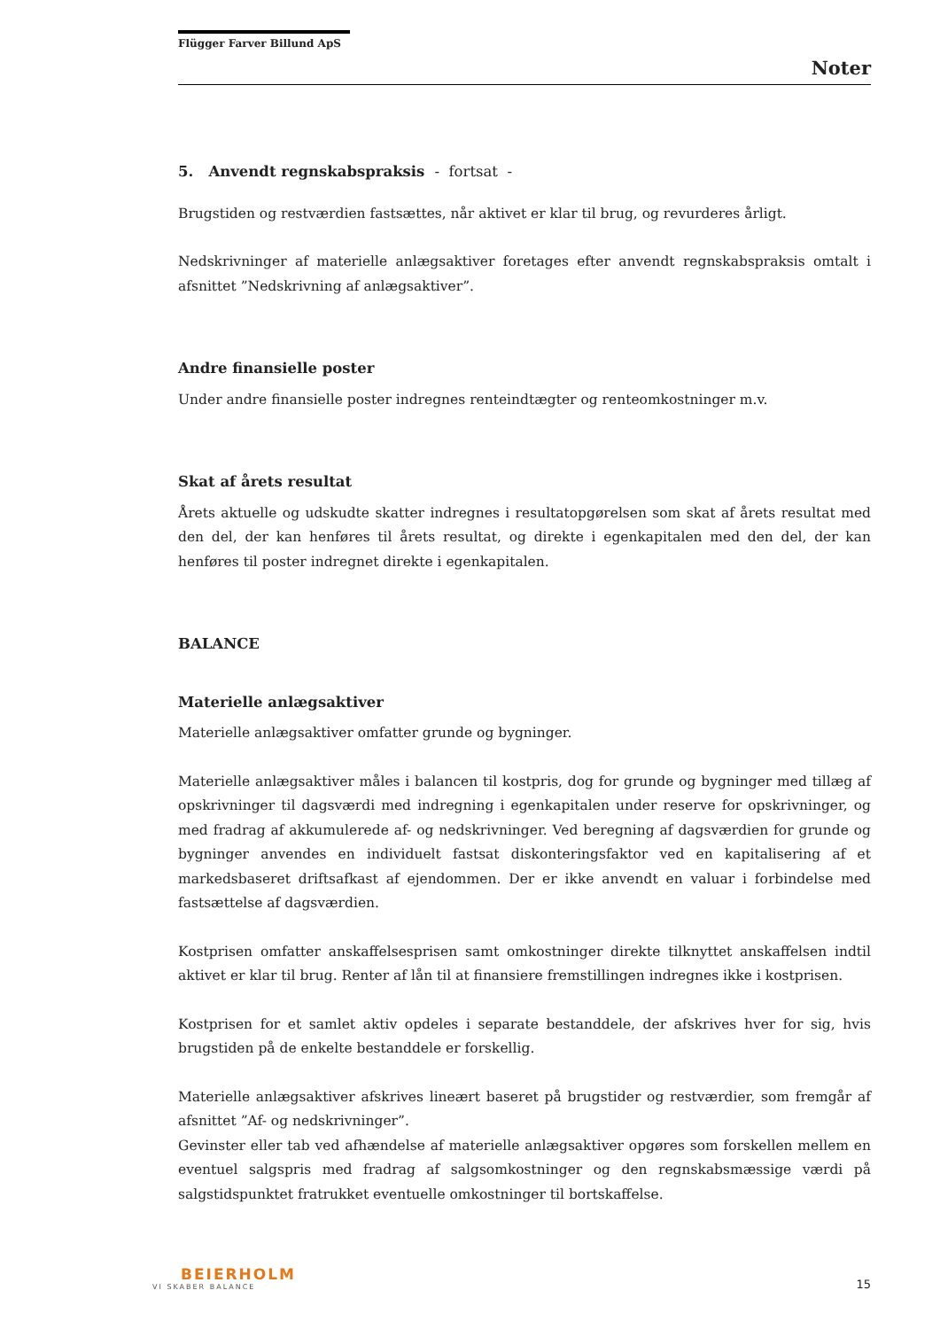Flügger Farver Billund ApS
Noter
5. Anvendt regnskabspraksis - fortsat -
Brugstiden og restværdien fastsættes, når aktivet er klar til brug, og revurderes årligt.
Nedskrivninger af materielle anlægsaktiver foretages efter anvendt regnskabspraksis omtalt i afsnittet ”Nedskrivning af anlægsaktiver”.
Andre finansielle poster
Under andre finansielle poster indregnes renteindtægter og renteomkostninger m.v.
Skat af årets resultat
Årets aktuelle og udskudte skatter indregnes i resultatopgørelsen som skat af årets resultat med den del, der kan henføres til årets resultat, og direkte i egenkapitalen med den del, der kan henføres til poster indregnet direkte i egenkapitalen.
BALANCE
Materielle anlægsaktiver
Materielle anlægsaktiver omfatter grunde og bygninger.
Materielle anlægsaktiver måles i balancen til kostpris, dog for grunde og bygninger med tillæg af opskrivninger til dagsværdi med indregning i egenkapitalen under reserve for opskrivninger, og med fradrag af akkumulerede af- og nedskrivninger. Ved beregning af dagsværdien for grunde og bygninger anvendes en individuelt fastsat diskonteringsfaktor ved en kapitalisering af et markedsbaseret driftsafkast af ejendommen. Der er ikke anvendt en valuar i forbindelse med fastsættelse af dagsværdien.
Kostprisen omfatter anskaffelsesprisen samt omkostninger direkte tilknyttet anskaffelsen indtil aktivet er klar til brug. Renter af lån til at finansiere fremstillingen indregnes ikke i kostprisen.
Kostprisen for et samlet aktiv opdeles i separate bestanddele, der afskrives hver for sig, hvis brugstiden på de enkelte bestanddele er forskellig.
Materielle anlægsaktiver afskrives lineært baseret på brugstider og restværdier, som fremgår af afsnittet ”Af- og nedskrivninger”.
Gevinster eller tab ved afhændelse af materielle anlægsaktiver opgøres som forskellen mellem en eventuel salgspris med fradrag af salgsomkostninger og den regnskabsmæssige værdi på salgstidspunktet fratrukket eventuelle omkostninger til bortskaffelse.
BEIERHOLM
VI SKABER BALANCE
15